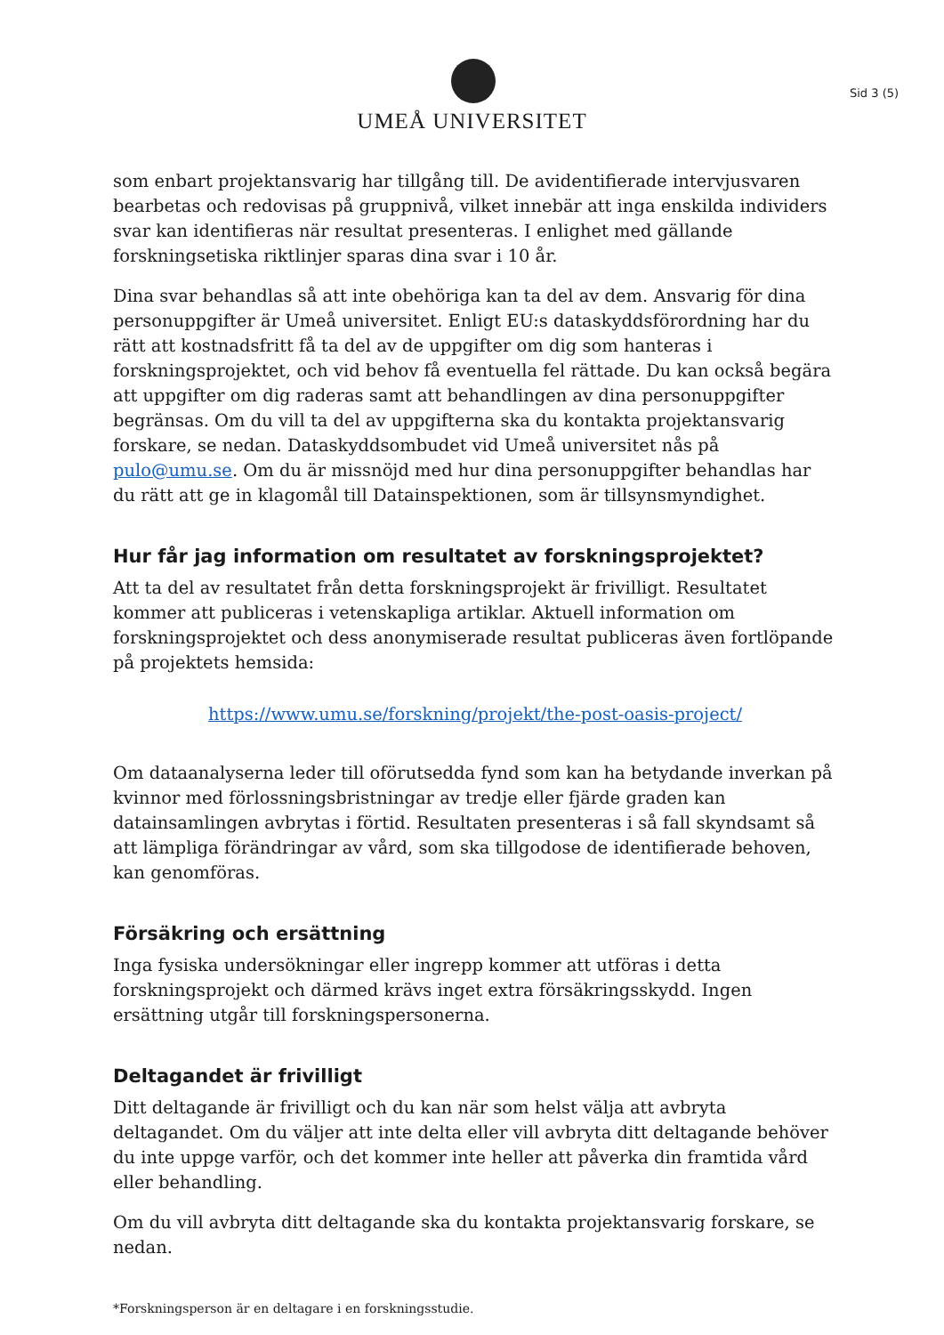UMEÅ UNIVERSITET
Sid 3 (5)
som enbart projektansvarig har tillgång till. De avidentifierade intervjusvaren bearbetas och redovisas på gruppnivå, vilket innebär att inga enskilda individers svar kan identifieras när resultat presenteras. I enlighet med gällande forskningsetiska riktlinjer sparas dina svar i 10 år.
Dina svar behandlas så att inte obehöriga kan ta del av dem. Ansvarig för dina personuppgifter är Umeå universitet. Enligt EU:s dataskyddsförordning har du rätt att kostnadsfritt få ta del av de uppgifter om dig som hanteras i forskningsprojektet, och vid behov få eventuella fel rättade. Du kan också begära att uppgifter om dig raderas samt att behandlingen av dina personuppgifter begränsas. Om du vill ta del av uppgifterna ska du kontakta projektansvarig forskare, se nedan. Dataskyddsombudet vid Umeå universitet nås på pulo@umu.se. Om du är missnöjd med hur dina personuppgifter behandlas har du rätt att ge in klagomål till Datainspektionen, som är tillsynsmyndighet.
Hur får jag information om resultatet av forskningsprojektet?
Att ta del av resultatet från detta forskningsprojekt är frivilligt. Resultatet kommer att publiceras i vetenskapliga artiklar. Aktuell information om forskningsprojektet och dess anonymiserade resultat publiceras även fortlöpande på projektets hemsida:
https://www.umu.se/forskning/projekt/the-post-oasis-project/
Om dataanalyserna leder till oförutsedda fynd som kan ha betydande inverkan på kvinnor med förlossningsbristningar av tredje eller fjärde graden kan datainsamlingen avbrytas i förtid. Resultaten presenteras i så fall skyndsamt så att lämpliga förändringar av vård, som ska tillgodose de identifierade behoven, kan genomföras.
Försäkring och ersättning
Inga fysiska undersökningar eller ingrepp kommer att utföras i detta forskningsprojekt och därmed krävs inget extra försäkringsskydd. Ingen ersättning utgår till forskningspersonerna.
Deltagandet är frivilligt
Ditt deltagande är frivilligt och du kan när som helst välja att avbryta deltagandet. Om du väljer att inte delta eller vill avbryta ditt deltagande behöver du inte uppge varför, och det kommer inte heller att påverka din framtida vård eller behandling.
Om du vill avbryta ditt deltagande ska du kontakta projektansvarig forskare, se nedan.
*Forskningsperson är en deltagare i en forskningsstudie.